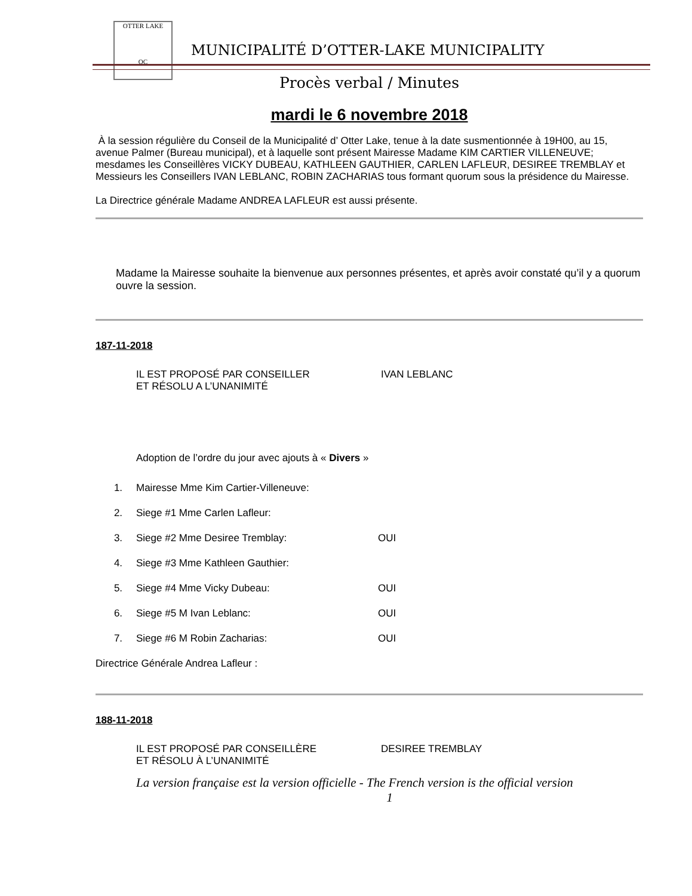OTTER LAKE
QC
MUNICIPALITÉ D’OTTER-LAKE MUNICIPALITY
Procès verbal / Minutes
mardi le 6 novembre 2018
À la session régulière du Conseil de la Municipalité d’ Otter Lake, tenue à la date susmentionnée à 19H00, au 15, avenue Palmer (Bureau municipal), et à laquelle sont présent Mairesse Madame KIM CARTIER VILLENEUVE; mesdames les Conseillères VICKY DUBEAU, KATHLEEN GAUTHIER, CARLEN LAFLEUR, DESIREE TREMBLAY et Messieurs les Conseillers IVAN LEBLANC, ROBIN ZACHARIAS tous formant quorum sous la présidence du Mairesse.
La Directrice générale Madame ANDREA LAFLEUR est aussi présente.
Madame la Mairesse souhaite la bienvenue aux personnes présentes, et après avoir constaté qu’il y a quorum ouvre la session.
187-11-2018
IL EST PROPOSÉ PAR CONSEILLER IVAN LEBLANC
ET RÉSOLU A L’UNANIMITÉ
Adoption de l’ordre du jour avec ajouts à « Divers »
1. Mairesse Mme Kim Cartier-Villeneuve:
2. Siege #1 Mme Carlen Lafleur:
3. Siege #2 Mme Desiree Tremblay: OUI
4. Siege #3 Mme Kathleen Gauthier:
5. Siege #4 Mme Vicky Dubeau: OUI
6. Siege #5 M Ivan Leblanc: OUI
7. Siege #6 M Robin Zacharias: OUI
Directrice Générale Andrea Lafleur :
188-11-2018
IL EST PROPOSÉ PAR CONSEILLÈRE DESIREE TREMBLAY
ET RÉSOLU À L’UNANIMITÉ
La version française est la version officielle - The French version is the official version
1